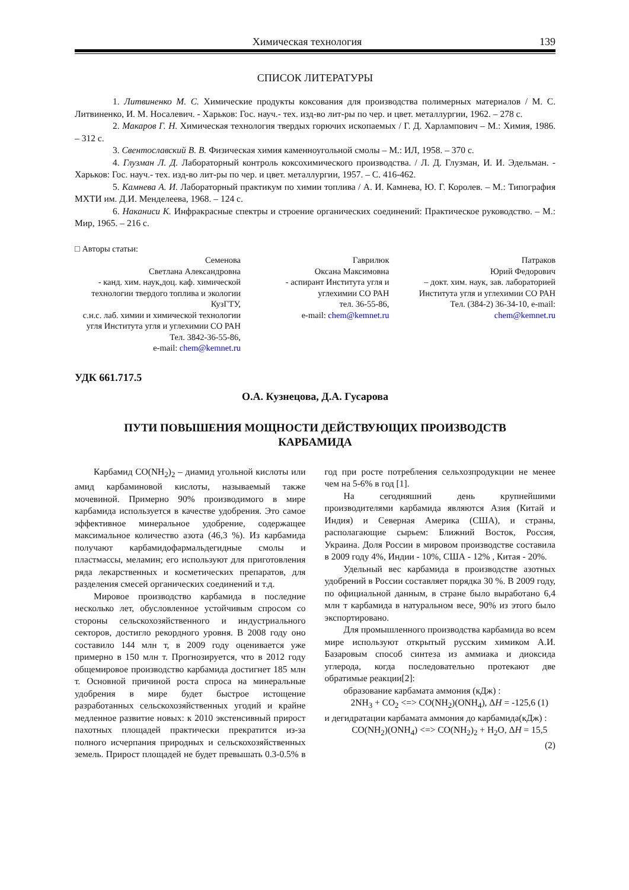Химическая технология 139
СПИСОК ЛИТЕРАТУРЫ
1. Литвиненко М. С. Химические продукты коксования для производства полимерных материалов / М. С. Литвиненко, И. М. Носалевич. - Харьков: Гос. науч.- тех. изд-во лит-ры по чер. и цвет. металлургии, 1962. – 278 с.
2. Макаров Г. Н. Химическая технология твердых горючих ископаемых / Г. Д. Харлампович – М.: Химия, 1986. – 312 с.
3. Свентославский В. В. Физическая химия каменноугольной смолы – М.: ИЛ, 1958. – 370 с.
4. Глузман Л. Д. Лабораторный контроль коксохимического производства. / Л. Д. Глузман, И. И. Эдельман. - Харьков: Гос. науч.- тех. изд-во лит-ры по чер. и цвет. металлургии, 1957. – С. 416-462.
5. Камнева А. И. Лабораторный практикум по химии топлива / А. И. Камнева, Ю. Г. Королев. – М.: Типография МХТИ им. Д.И. Менделеева, 1968. – 124 с.
6. Наканиси К. Инфракрасные спектры и строение органических соединений: Практическое руководство. – М.: Мир, 1965. – 216 с.
□ Авторы статьи:
Семенова
Светлана Александровна
- канд. хим. наук,доц. каф. химической технологии твердого топлива и экологии КузГТУ,
с.н.с. лаб. химии и химической технологии угля Института угля и углехимии СО РАН
Тел. 3842-36-55-86,
e-mail: chem@kemnet.ru
Гаврилюк
Оксана Максимовна
- аспирант Института угля и углехимии СО РАН
тел. 36-55-86,
e-mail: chem@kemnet.ru
Патраков
Юрий Федорович
– докт. хим. наук, зав. лабораторией Института угля и углехимии СО РАН
Тел. (384-2) 36-34-10, e-mail: chem@kemnet.ru
УДК 661.717.5
О.А. Кузнецова, Д.А. Гусарова
ПУТИ ПОВЫШЕНИЯ МОЩНОСТИ ДЕЙСТВУЮЩИХ ПРОИЗВОДСТВ
КАРБАМИДА
Карбамид CO(NH<sub>2</sub>)<sub>2</sub> – диамид угольной кислоты или амид карбаминовой кислоты, называемый также мочевиной. Примерно 90% производимого в мире карбамида используется в качестве удобрения. Это самое эффективное минеральное удобрение, содержащее максимальное количество азота (46,3 %). Из карбамида получают карбамидофармальдегидные смолы и пластмассы, меламин; его используют для приготовления ряда лекарственных и косметических препаратов, для разделения смесей органических соединений и т.д.
Мировое производство карбамида в последние несколько лет, обусловленное устойчивым спросом со стороны сельскохозяйственного и индустриального секторов, достигло рекордного уровня. В 2008 году оно составило 144 млн т, в 2009 году оценивается уже примерно в 150 млн т. Прогнозируется, что в 2012 году общемировое производство карбамида достигнет 185 млн т. Основной причиной роста спроса на минеральные удобрения в мире будет быстрое истощение разработанных сельскохозяйственных угодий и крайне медленное развитие новых: к 2010 экстенсивный прирост пахотных площадей практически прекратится из-за полного исчерпания природных и сельскохозяйственных земель. Прирост площадей не будет превышать 0.3-0.5% в год при росте потребления сельхозпродукции не менее чем на 5-6% в год [1].
На сегодняшний день крупнейшими производителями карбамида являются Азия (Китай и Индия) и Северная Америка (США), и страны, располагающие сырьем: Ближний Восток, Россия, Украина. Доля России в мировом производстве составила в 2009 году 4%, Индии - 10%, США - 12% , Китая - 20%.
Удельный вес карбамида в производстве азотных удобрений в России составляет порядка 30 %. В 2009 году, по официальной данным, в стране было выработано 6,4 млн т карбамида в натуральном весе, 90% из этого было экспортировано.
Для промышленного производства карбамида во всем мире используют открытый русским химиком А.И. Базаровым способ синтеза из аммиака и диоксида углерода, когда последовательно протекают две обратимые реакции[2]:
образование карбамата аммония (кДж) :
2NH<sub>3</sub> + CO<sub>2</sub> <=> CO(NH<sub>2</sub>)(ONH<sub>4</sub>), ΔH = -125,6 (1)
и дегидратации карбамата аммония до карбамида(кДж) :
CO(NH<sub>2</sub>)(ONH<sub>4</sub>) <=> CO(NH<sub>2</sub>)<sub>2</sub> + H<sub>2</sub>O, ΔH = 15,5
(2)